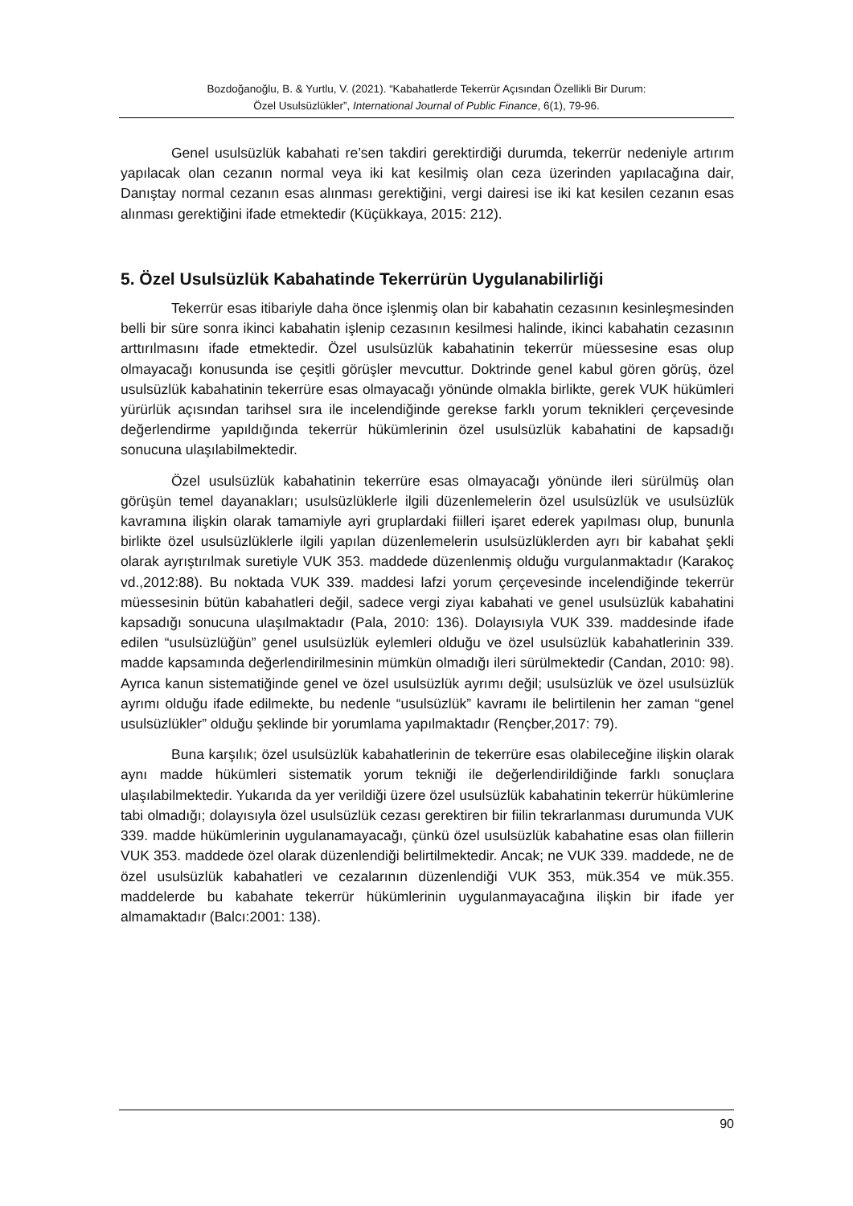Bozdoğanoğlu, B. & Yurtlu, V. (2021). “Kabahatlerde Tekerrür Açısından Özellikli Bir Durum:
Özel Usulsüzlükler”, International Journal of Public Finance, 6(1), 79-96.
Genel usulsüzlük kabahati re’sen takdiri gerektirdiği durumda, tekerrür nedeniyle artırım yapılacak olan cezanın normal veya iki kat kesilmiş olan ceza üzerinden yapılacağına dair, Danıştay normal cezanın esas alınması gerektiğini, vergi dairesi ise iki kat kesilen cezanın esas alınması gerektiğini ifade etmektedir (Küçükkaya, 2015: 212).
5. Özel Usulsüzlük Kabahatinde Tekerrürün Uygulanabilirliği
Tekerrür esas itibariyle daha önce işlenmiş olan bir kabahatin cezasının kesinleşmesinden belli bir süre sonra ikinci kabahatin işlenip cezasının kesilmesi halinde, ikinci kabahatin cezasının arttırılmasını ifade etmektedir. Özel usulsüzlük kabahatinin tekerrür müessesine esas olup olmayacağı konusunda ise çeşitli görüşler mevcuttur. Doktrinde genel kabul gören görüş, özel usulsüzlük kabahatinin tekerrüre esas olmayacağı yönünde olmakla birlikte, gerek VUK hükümleri yürürlük açısından tarihsel sıra ile incelendiğinde gerekse farklı yorum teknikleri çerçevesinde değerlendirme yapıldığında tekerrür hükümlerinin özel usulsüzlük kabahatini de kapsadığı sonucuna ulaşılabilmektedir.
Özel usulsüzlük kabahatinin tekerrüre esas olmayacağı yönünde ileri sürülmüş olan görüşün temel dayanakları; usulsüzlüklerle ilgili düzenlemelerin özel usulsüzlük ve usulsüzlük kavramına ilişkin olarak tamamiyle ayri gruplardaki fiilleri işaret ederek yapılması olup, bununla birlikte özel usulsüzlüklerle ilgili yapılan düzenlemelerin usulsüzlüklerden ayrı bir kabahat şekli olarak ayrıştırılmak suretiyle VUK 353. maddede düzenlenmiş olduğu vurgulanmaktadır (Karakoç vd.,2012:88). Bu noktada VUK 339. maddesi lafzi yorum çerçevesinde incelendiğinde tekerrür müessesinin bütün kabahatleri değil, sadece vergi ziyaı kabahati ve genel usulsüzlük kabahatini kapsadığı sonucuna ulaşılmaktadır (Pala, 2010: 136). Dolayısıyla VUK 339. maddesinde ifade edilen “usulsüzlüğün” genel usulsüzlük eylemleri olduğu ve özel usulsüzlük kabahatlerinin 339. madde kapsamında değerlendirilmesinin mümkün olmadığı ileri sürülmektedir (Candan, 2010: 98). Ayrıca kanun sistematiğinde genel ve özel usulsüzlük ayrımı değil; usulsüzlük ve özel usulsüzlük ayrımı olduğu ifade edilmekte, bu nedenle “usulsüzlük” kavramı ile belirtilenin her zaman “genel usulsüzlükler” olduğu şeklinde bir yorumlama yapılmaktadır (Rençber,2017: 79).
Buna karşılık; özel usulsüzlük kabahatlerinin de tekerrüre esas olabileceğine ilişkin olarak aynı madde hükümleri sistematik yorum tekniği ile değerlendirildiğinde farklı sonuçlara ulaşılabilmektedir. Yukarıda da yer verildiği üzere özel usulsüzlük kabahatinin tekerrür hükümlerine tabi olmadığı; dolayısıyla özel usulsüzlük cezası gerektiren bir fiilin tekrarlanması durumunda VUK 339. madde hükümlerinin uygulanamayacağı, çünkü özel usulsüzlük kabahatine esas olan fiillerin VUK 353. maddede özel olarak düzenlendiği belirtilmektedir. Ancak; ne VUK 339. maddede, ne de özel usulsüzlük kabahatleri ve cezalarının düzenlendiği VUK 353, mük.354 ve mük.355. maddelerde bu kabahate tekerrür hükümlerinin uygulanmayacağına ilişkin bir ifade yer almamaktadır (Balcı:2001: 138).
90